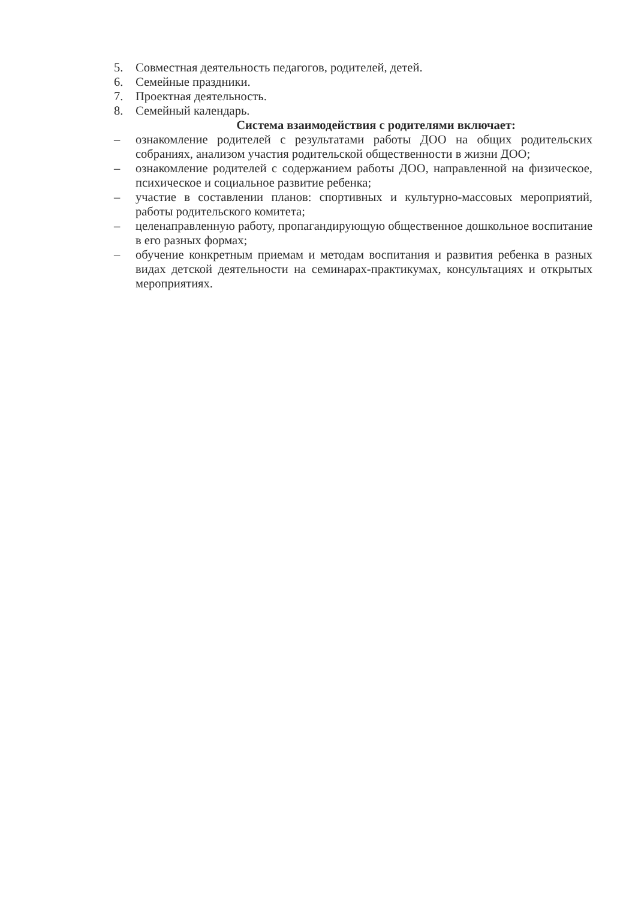5. Совместная деятельность педагогов, родителей, детей.
6. Семейные праздники.
7. Проектная деятельность.
8. Семейный календарь.
Система взаимодействия с родителями включает:
– ознакомление родителей с результатами работы ДОО на общих родительских собраниях, анализом участия родительской общественности в жизни ДОО;
– ознакомление родителей с содержанием работы ДОО, направленной на физическое, психическое и социальное развитие ребенка;
– участие в составлении планов: спортивных и культурно-массовых мероприятий, работы родительского комитета;
– целенаправленную работу, пропагандирующую общественное дошкольное воспитание в его разных формах;
– обучение конкретным приемам и методам воспитания и развития ребенка в разных видах детской деятельности на семинарах-практикумах, консультациях и открытых мероприятиях.